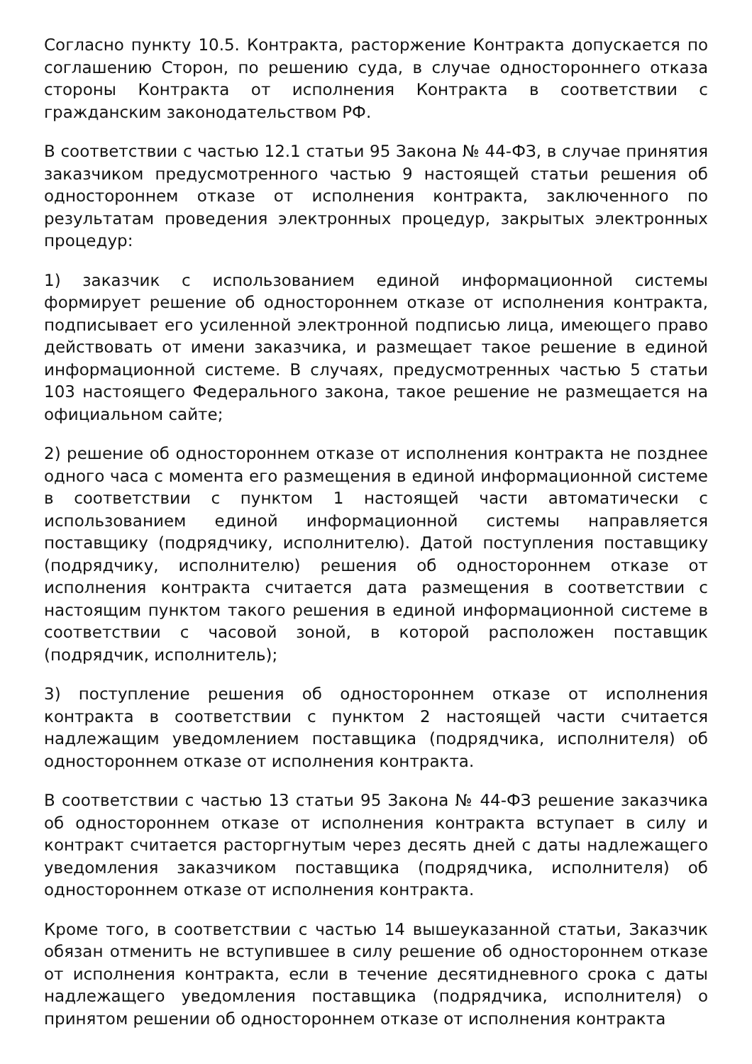Согласно пункту 10.5. Контракта, расторжение Контракта допускается по соглашению Сторон, по решению суда, в случае одностороннего отказа стороны Контракта от исполнения Контракта в соответствии с гражданским законодательством РФ.
В соответствии с частью 12.1 статьи 95 Закона № 44-ФЗ, в случае принятия заказчиком предусмотренного частью 9 настоящей статьи решения об одностороннем отказе от исполнения контракта, заключенного по результатам проведения электронных процедур, закрытых электронных процедур:
1) заказчик с использованием единой информационной системы формирует решение об одностороннем отказе от исполнения контракта, подписывает его усиленной электронной подписью лица, имеющего право действовать от имени заказчика, и размещает такое решение в единой информационной системе. В случаях, предусмотренных частью 5 статьи 103 настоящего Федерального закона, такое решение не размещается на официальном сайте;
2) решение об одностороннем отказе от исполнения контракта не позднее одного часа с момента его размещения в единой информационной системе в соответствии с пунктом 1 настоящей части автоматически с использованием единой информационной системы направляется поставщику (подрядчику, исполнителю). Датой поступления поставщику (подрядчику, исполнителю) решения об одностороннем отказе от исполнения контракта считается дата размещения в соответствии с настоящим пунктом такого решения в единой информационной системе в соответствии с часовой зоной, в которой расположен поставщик (подрядчик, исполнитель);
3) поступление решения об одностороннем отказе от исполнения контракта в соответствии с пунктом 2 настоящей части считается надлежащим уведомлением поставщика (подрядчика, исполнителя) об одностороннем отказе от исполнения контракта.
В соответствии с частью 13 статьи 95 Закона № 44-ФЗ решение заказчика об одностороннем отказе от исполнения контракта вступает в силу и контракт считается расторгнутым через десять дней с даты надлежащего уведомления заказчиком поставщика (подрядчика, исполнителя) об одностороннем отказе от исполнения контракта.
Кроме того, в соответствии с частью 14 вышеуказанной статьи, Заказчик обязан отменить не вступившее в силу решение об одностороннем отказе от исполнения контракта, если в течение десятидневного срока с даты надлежащего уведомления поставщика (подрядчика, исполнителя) о принятом решении об одностороннем отказе от исполнения контракта